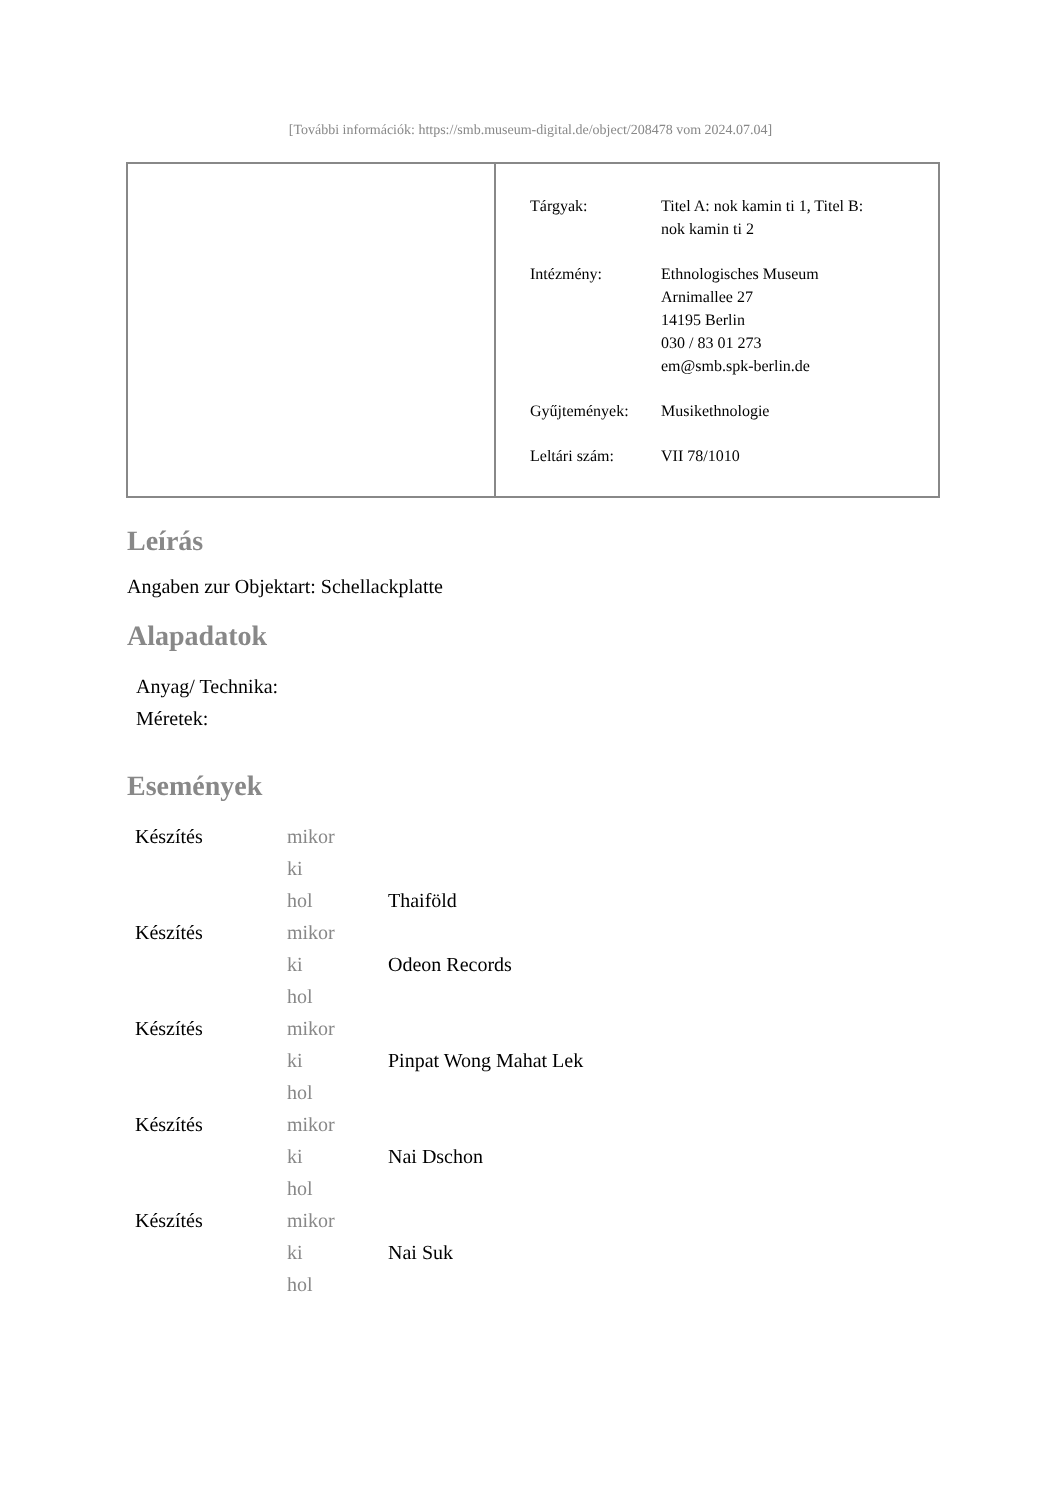[További információk: https://smb.museum-digital.de/object/208478 vom 2024.07.04]
| Tárgyak: | Titel A: nok kamin ti 1, Titel B: nok kamin ti 2 |
| Intézmény: | Ethnologisches Museum Arnimallee 27 14195 Berlin 030 / 83 01 273 em@smb.spk-berlin.de |
| Gyűjtemények: | Musikethnologie |
| Leltári szám: | VII 78/1010 |
Leírás
Angaben zur Objektart: Schellackplatte
Alapadatok
Anyag/ Technika:
Méretek:
Események
| Készítés | mikor | |
| | ki | |
| | hol | Thaiföld |
| Készítés | mikor | |
| | ki | Odeon Records |
| | hol | |
| Készítés | mikor | |
| | ki | Pinpat Wong Mahat Lek |
| | hol | |
| Készítés | mikor | |
| | ki | Nai Dschon |
| | hol | |
| Készítés | mikor | |
| | ki | Nai Suk |
| | hol | |